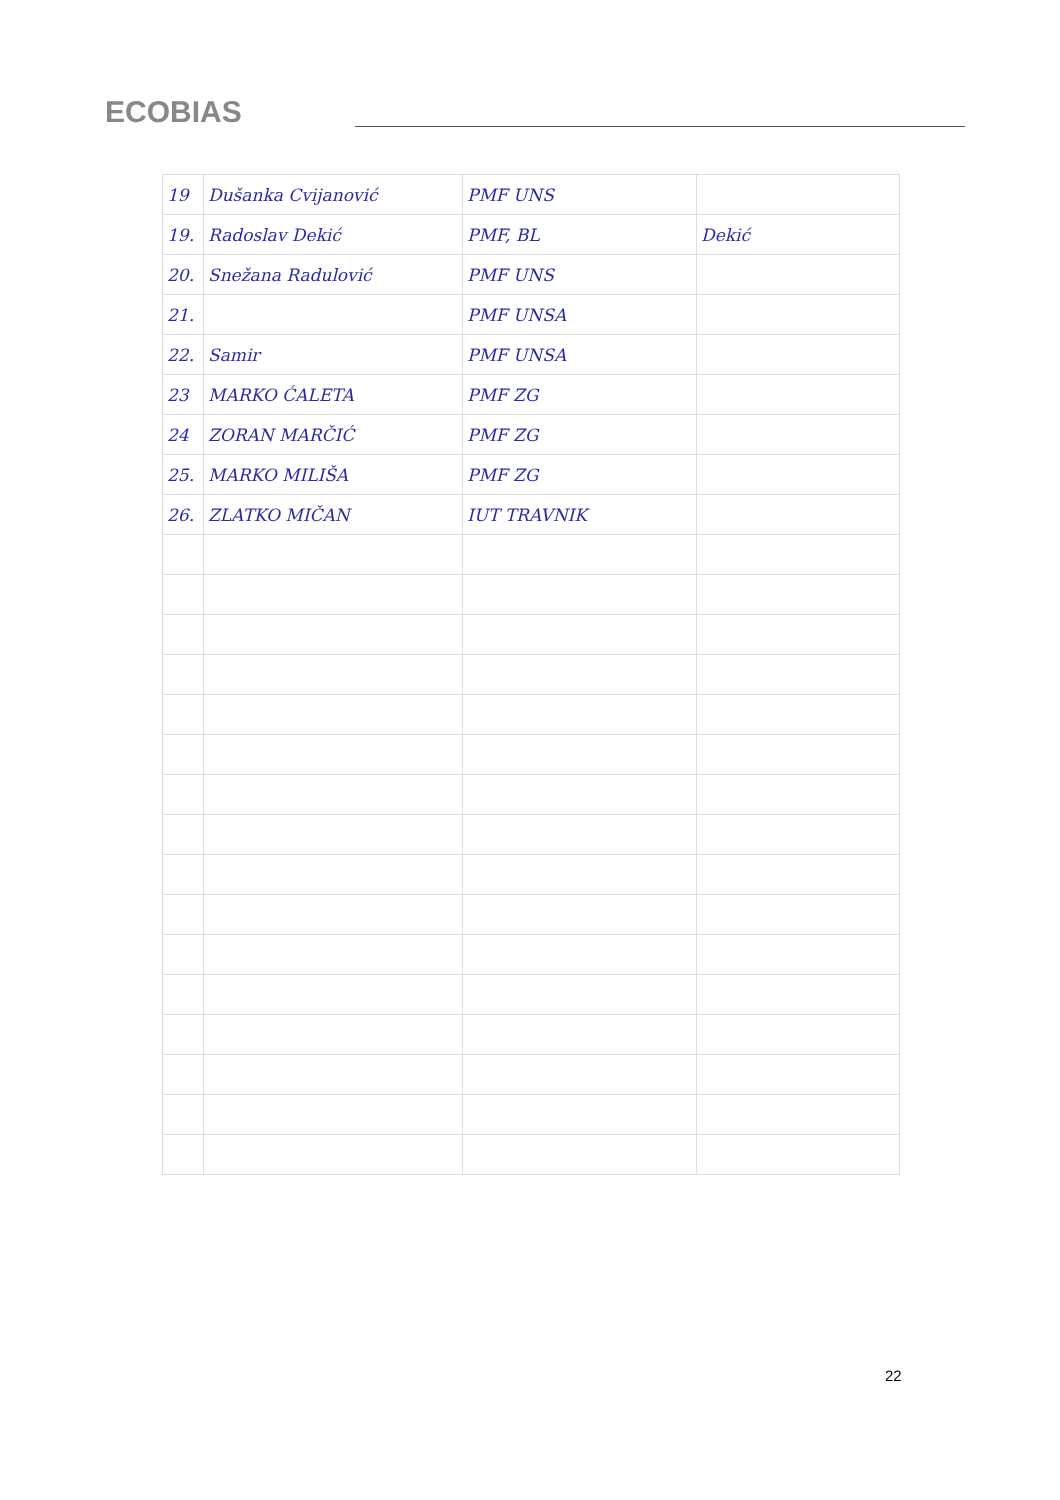ECOBIAS
| 19 | Dušanka Cvijanović | PMF UNS | |
| 19. | Radoslav Dekić | PMF, BL | Dekić |
| 20. | Snežana Radulović | PMF UNS | |
| 21. | | PMF UNSA | |
| 22. | Samir | PMF UNSA | |
| 23 | MARKO ĆALETA | PMF ZG | |
| 24 | ZORAN MARČIĆ | PMF ZG | |
| 25. | MARKO MILIŠA | PMF ZG | |
| 26. | ZLATKO MIČAN | IUT TRAVNIK | |
22